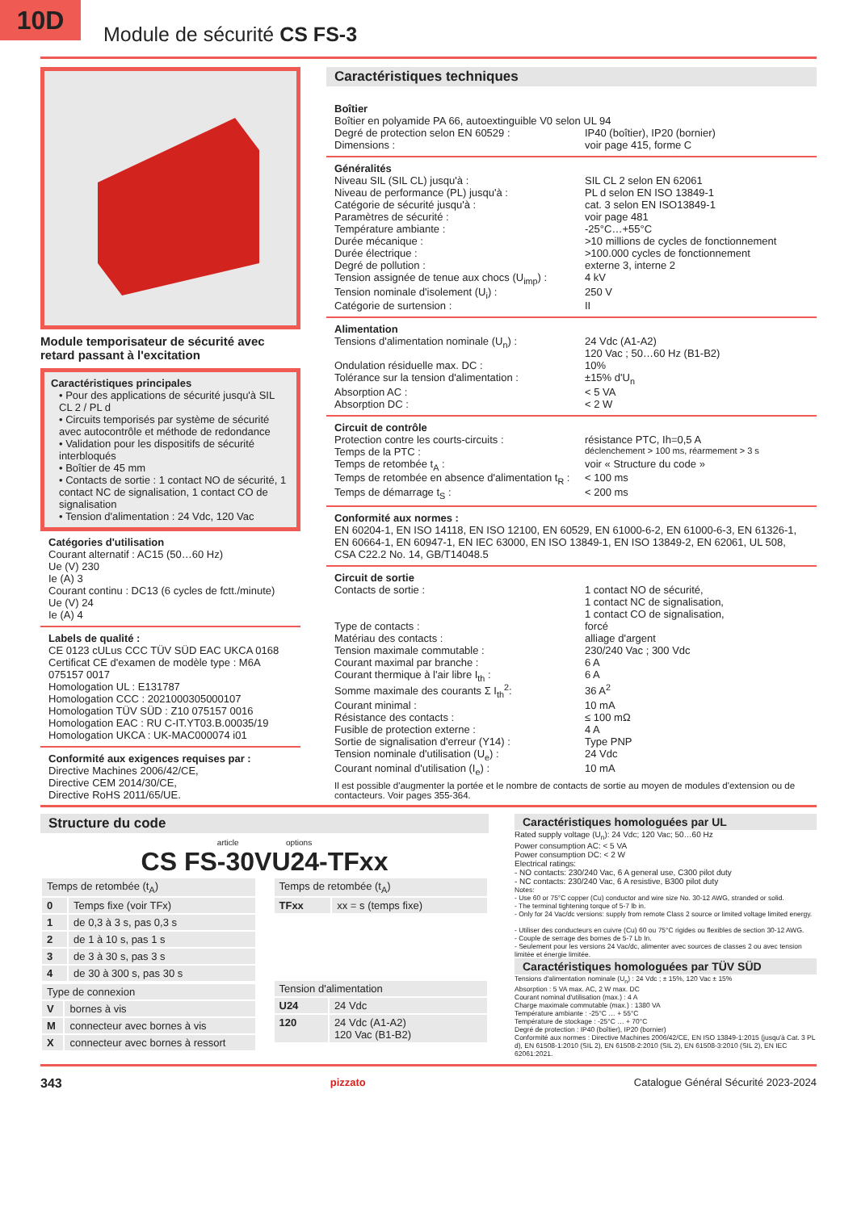10D
Module de sécurité CS FS-3
Module temporisateur de sécurité avec retard passant à l'excitation
Caractéristiques principales
• Pour des applications de sécurité jusqu'à SIL CL 2 / PL d
• Circuits temporisés par système de sécurité avec autocontrôle et méthode de redondance
• Validation pour les dispositifs de sécurité interbloqués
• Boîtier de 45 mm
• Contacts de sortie : 1 contact NO de sécurité, 1 contact NC de signalisation, 1 contact CO de signalisation
• Tension d'alimentation : 24 Vdc, 120 Vac
Catégories d'utilisation
Courant alternatif : AC15 (50…60 Hz)
Ue (V) 230
Ie (A) 3
Courant continu : DC13 (6 cycles de fctt./minute)
Ue (V) 24
Ie (A) 4
Labels de qualité :
CE 0123 cULus CCC TÜV SÜD EAC UKCA 0168
Certificat CE d'examen de modèle type : M6A 075157 0017
Homologation UL : E131787
Homologation CCC : 2021000305000107
Homologation TÜV SÜD : Z10 075157 0016
Homologation EAC : RU C-IT.YT03.B.00035/19
Homologation UKCA : UK-MAC000074 i01
Conformité aux exigences requises par :
Directive Machines 2006/42/CE,
Directive CEM 2014/30/CE,
Directive RoHS 2011/65/UE.
Caractéristiques techniques
Boîtier
Boîtier en polyamide PA 66, autoextinguible V0 selon UL 94
| Degré de protection selon EN 60529 : | IP40 (boîtier), IP20 (bornier) |
| Dimensions : | voir page 415, forme C |
Généralités
| Niveau SIL (SIL CL) jusqu'à : | SIL CL 2 selon EN 62061 |
| Niveau de performance (PL) jusqu'à : | PL d selon EN ISO 13849-1 |
| Catégorie de sécurité jusqu'à : | cat. 3 selon EN ISO13849-1 |
| Paramètres de sécurité : | voir page 481 |
| Température ambiante : | -25°C…+55°C |
| Durée mécanique : | >10 millions de cycles de fonctionnement |
| Durée électrique : | >100.000 cycles de fonctionnement |
| Degré de pollution : | externe 3, interne 2 |
| Tension assignée de tenue aux chocs (U<sub>imp</sub>) : | 4 kV |
| Tension nominale d'isolement (U<sub>i</sub>) : | 250 V |
| Catégorie de surtension : | II |
Alimentation
| Tensions d'alimentation nominale (U<sub>n</sub>) : | 24 Vdc (A1-A2) 120 Vac ; 50…60 Hz (B1-B2) |
| Ondulation résiduelle max. DC : | 10% |
| Tolérance sur la tension d'alimentation : | ±15% d'U<sub>n</sub> |
| Absorption AC : | < 5 VA |
| Absorption DC : | < 2 W |
Circuit de contrôle
| Protection contre les courts-circuits : | résistance PTC, Ih=0,5 A |
| Temps de la PTC : | déclenchement > 100 ms, réarmement > 3 s |
| Temps de retombée t<sub>A</sub> : | voir « Structure du code » |
| Temps de retombée en absence d'alimentation t<sub>R</sub> : | < 100 ms |
| Temps de démarrage t<sub>S</sub> : | < 200 ms |
Conformité aux normes :
EN 60204-1, EN ISO 14118, EN ISO 12100, EN 60529, EN 61000-6-2, EN 61000-6-3, EN 61326-1, EN 60664-1, EN 60947-1, EN IEC 63000, EN ISO 13849-1, EN ISO 13849-2, EN 62061, UL 508, CSA C22.2 No. 14, GB/T14048.5
Circuit de sortie
| Contacts de sortie : | 1 contact NO de sécurité, 1 contact NC de signalisation, 1 contact CO de signalisation, |
| Type de contacts : | forcé |
| Matériau des contacts : | alliage d'argent |
| Tension maximale commutable : | 230/240 Vac ; 300 Vdc |
| Courant maximal par branche : | 6 A |
| Courant thermique à l'air libre I<sub>th</sub> : | 6 A |
| Somme maximale des courants Σ I<sub>th</sub><sup>2</sup>: | 36 A<sup>2</sup> |
| Courant minimal : | 10 mA |
| Résistance des contacts : | ≤ 100 mΩ |
| Fusible de protection externe : | 4 A |
| Sortie de signalisation d'erreur (Y14) : | Type PNP |
| Tension nominale d'utilisation (U<sub>e</sub>) : | 24 Vdc |
| Courant nominal d'utilisation (I<sub>e</sub>) : | 10 mA |
Il est possible d'augmenter la portée et le nombre de contacts de sortie au moyen de modules d'extension ou de contacteurs. Voir pages 355-364.
Structure du code
article options
CS FS-30VU24-TFxx
| Temps de retombée (t<sub>A</sub>) | |
| 0 | Temps fixe (voir TFx) |
| 1 | de 0,3 à 3 s, pas 0,3 s |
| 2 | de 1 à 10 s, pas 1 s |
| 3 | de 3 à 30 s, pas 3 s |
| 4 | de 30 à 300 s, pas 30 s |
| Type de connexion | |
| V | bornes à vis |
| M | connecteur avec bornes à vis |
| X | connecteur avec bornes à ressort |
| Temps de retombée (t<sub>A</sub>) | |
| TFxx | xx = s (temps fixe) |
| Tension d'alimentation | |
| U24 | 24 Vdc |
| 120 | 24 Vdc (A1-A2) 120 Vac (B1-B2) |
Caractéristiques homologuées par UL
Rated supply voltage (U<sub>n</sub>): 24 Vdc; 120 Vac; 50…60 Hz
Power consumption AC: < 5 VA
Power consumption DC: < 2 W
Electrical ratings:
- NO contacts: 230/240 Vac, 6 A general use, C300 pilot duty
- NC contacts: 230/240 Vac, 6 A resistive, B300 pilot duty
Notes:
- Use 60 or 75°C copper (Cu) conductor and wire size No. 30-12 AWG, stranded or solid.
- The terminal tightening torque of 5-7 lb in.
- Only for 24 Vac/dc versions: supply from remote Class 2 source or limited voltage limited energy.
- Utiliser des conducteurs en cuivre (Cu) 60 ou 75°C rigides ou flexibles de section 30-12 AWG.
- Couple de serrage des bornes de 5-7 Lb In.
- Seulement pour les versions 24 Vac/dc, alimenter avec sources de classes 2 ou avec tension limitée et énergie limitée.
Caractéristiques homologuées par TÜV SÜD
Tensions d'alimentation nominale (U<sub>n</sub>) : 24 Vdc ; ± 15%, 120 Vac ± 15%
Absorption : 5 VA max. AC, 2 W max. DC
Courant nominal d'utilisation (max.) : 4 A
Charge maximale commutable (max.) : 1380 VA
Température ambiante : -25°C … + 55°C
Température de stockage : -25°C … + 70°C
Degré de protection : IP40 (boîtier), IP20 (bornier)
Conformité aux normes : Directive Machines 2006/42/CE, EN ISO 13849-1:2015 (jusqu'à Cat. 3 PL d), EN 61508-1:2010 (SIL 2), EN 61508-2:2010 (SIL 2), EN 61508-3:2010 (SIL 2), EN IEC 62061:2021.
343 pizzato Catalogue Général Sécurité 2023-2024